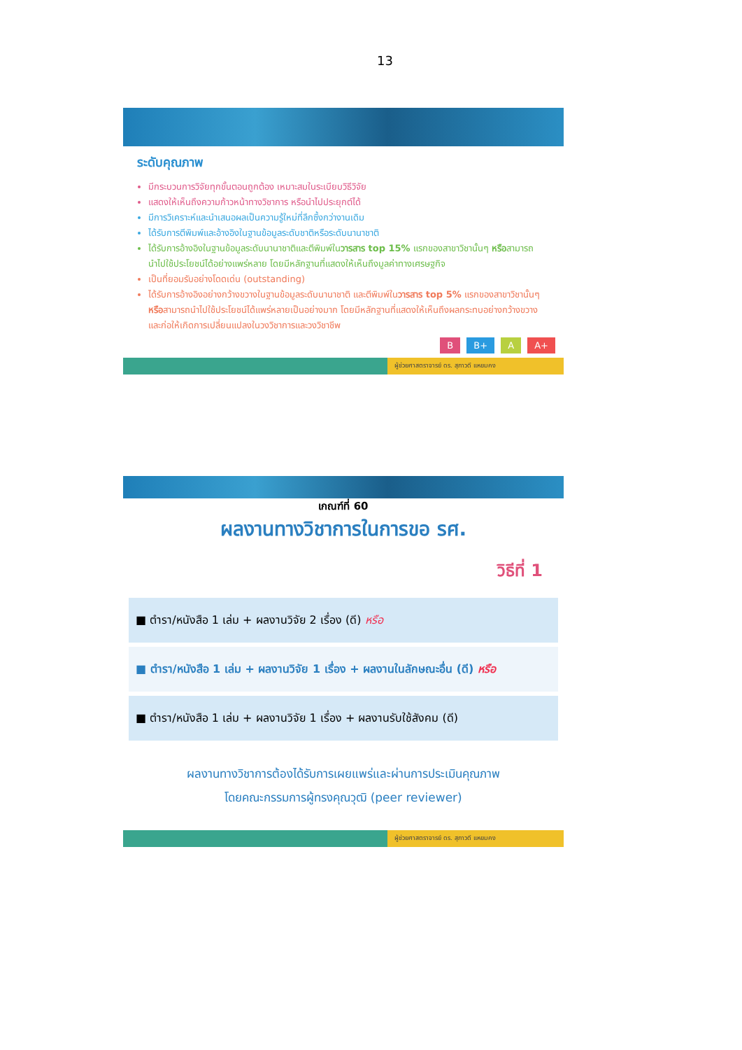13
ระดับคุณภาพ
มีกระบวนการวิจัยทุกขั้นตอนถูกต้อง เหมาะสมในระเบียบวิธีวิจัย
แสดงให้เห็นถึงความก้าวหน้าทางวิชาการ หรือนำไปประยุกต์ได้
มีการวิเคราะห์และนำเสนอผลเป็นความรู้ใหม่ที่ลึกซึ้งกว่างานเดิม
ได้รับการตีพิมพ์และอ้างอิงในฐานข้อมูลระดับชาติหรือระดับนานาชาติ
ได้รับการอ้างอิงในฐานข้อมูลระดับนานาชาติและตีพิมพ์ในวารสาร top 15% แรกของสาขาวิชานั้นๆ หรือสามารถนำไปใช้ประโยชน์ได้อย่างแพร่หลาย โดยมีหลักฐานที่แสดงให้เห็นถึงมูลค่าทางเศรษฐกิจ
เป็นที่ยอมรับอย่างโดดเด่น (outstanding)
ได้รับการอ้างอิงอย่างกว้างขวางในฐานข้อมูลระดับนานาชาติ และตีพิมพ์ในวารสาร top 5% แรกของสาขาวิชานั้นๆ หรือสามารถนำไปใช้ประโยชน์ได้แพร่หลายเป็นอย่างมาก โดยมีหลักฐานที่แสดงให้เห็นถึงผลกระทบอย่างกว้างขวางและก่อให้เกิดการเปลี่ยนแปลงในวงวิชาการและวงวิชาชีพ
B B+ A A+
ผู้ช่วยศาสตราจารย์ ดร. สุภาวดี แหยมคง
เกณฑ์ที่ 60
ผลงานทางวิชาการในการขอ รศ.
วิธีที่ 1
■ ตำรา/หนังสือ 1 เล่ม + ผลงานวิจัย 2 เรื่อง (ดี) หรือ
■ ตำรา/หนังสือ 1 เล่ม + ผลงานวิจัย 1 เรื่อง + ผลงานในลักษณะอื่น (ดี) หรือ
■ ตำรา/หนังสือ 1 เล่ม + ผลงานวิจัย 1 เรื่อง + ผลงานรับใช้สังคม (ดี)
ผลงานทางวิชาการต้องได้รับการเผยแพร่และผ่านการประเมินคุณภาพ
โดยคณะกรรมการผู้ทรงคุณวุฒิ (peer reviewer)
ผู้ช่วยศาสตราจารย์ ดร. สุภาวดี แหยมคง